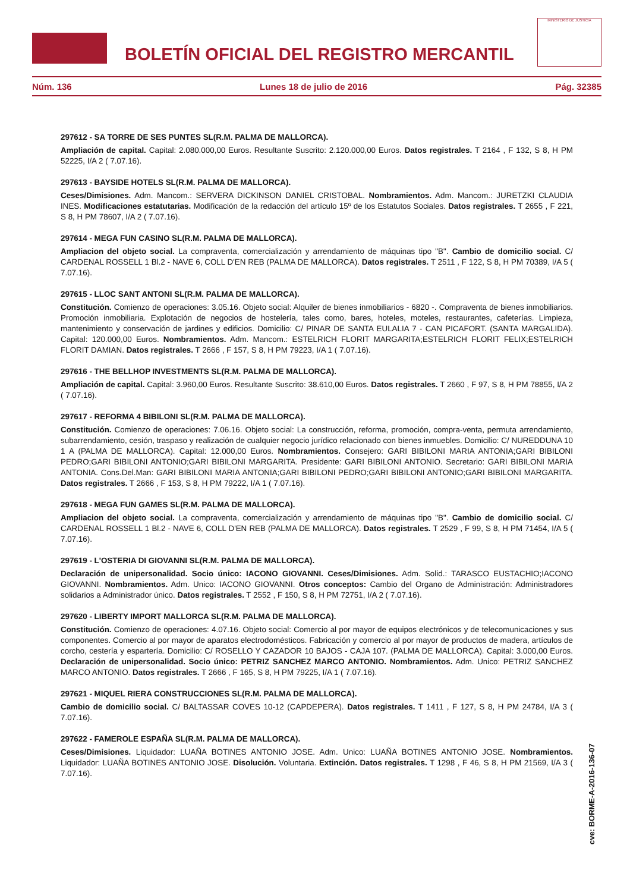BOLETÍN OFICIAL DEL REGISTRO MERCANTIL
MINISTERIO DE JUSTICIA
Núm. 136 Lunes 18 de julio de 2016 Pág. 32385
297612 - SA TORRE DE SES PUNTES SL(R.M. PALMA DE MALLORCA).
Ampliación de capital. Capital: 2.080.000,00 Euros. Resultante Suscrito: 2.120.000,00 Euros. Datos registrales. T 2164 , F 132, S 8, H PM 52225, I/A 2 ( 7.07.16).
297613 - BAYSIDE HOTELS SL(R.M. PALMA DE MALLORCA).
Ceses/Dimisiones. Adm. Mancom.: SERVERA DICKINSON DANIEL CRISTOBAL. Nombramientos. Adm. Mancom.: JURETZKI CLAUDIA INES. Modificaciones estatutarias. Modificación de la redacción del artículo 15º de los Estatutos Sociales. Datos registrales. T 2655 , F 221, S 8, H PM 78607, I/A 2 ( 7.07.16).
297614 - MEGA FUN CASINO SL(R.M. PALMA DE MALLORCA).
Ampliacion del objeto social. La compraventa, comercialización y arrendamiento de máquinas tipo "B". Cambio de domicilio social. C/ CARDENAL ROSSELL 1 Bl.2 - NAVE 6, COLL D'EN REB (PALMA DE MALLORCA). Datos registrales. T 2511 , F 122, S 8, H PM 70389, I/A 5 ( 7.07.16).
297615 - LLOC SANT ANTONI SL(R.M. PALMA DE MALLORCA).
Constitución. Comienzo de operaciones: 3.05.16. Objeto social: Alquiler de bienes inmobiliarios - 6820 -. Compraventa de bienes inmobiliarios. Promoción inmobiliaria. Explotación de negocios de hostelería, tales como, bares, hoteles, moteles, restaurantes, cafeterías. Limpieza, mantenimiento y conservación de jardines y edificios. Domicilio: C/ PINAR DE SANTA EULALIA 7 - CAN PICAFORT. (SANTA MARGALIDA). Capital: 120.000,00 Euros. Nombramientos. Adm. Mancom.: ESTELRICH FLORIT MARGARITA;ESTELRICH FLORIT FELIX;ESTELRICH FLORIT DAMIAN. Datos registrales. T 2666 , F 157, S 8, H PM 79223, I/A 1 ( 7.07.16).
297616 - THE BELLHOP INVESTMENTS SL(R.M. PALMA DE MALLORCA).
Ampliación de capital. Capital: 3.960,00 Euros. Resultante Suscrito: 38.610,00 Euros. Datos registrales. T 2660 , F 97, S 8, H PM 78855, I/A 2 ( 7.07.16).
297617 - REFORMA 4 BIBILONI SL(R.M. PALMA DE MALLORCA).
Constitución. Comienzo de operaciones: 7.06.16. Objeto social: La construcción, reforma, promoción, compra-venta, permuta arrendamiento, subarrendamiento, cesión, traspaso y realización de cualquier negocio jurídico relacionado con bienes inmuebles. Domicilio: C/ NUREDDUNA 10 1 A (PALMA DE MALLORCA). Capital: 12.000,00 Euros. Nombramientos. Consejero: GARI BIBILONI MARIA ANTONIA;GARI BIBILONI PEDRO;GARI BIBILONI ANTONIO;GARI BIBILONI MARGARITA. Presidente: GARI BIBILONI ANTONIO. Secretario: GARI BIBILONI MARIA ANTONIA. Cons.Del.Man: GARI BIBILONI MARIA ANTONIA;GARI BIBILONI PEDRO;GARI BIBILONI ANTONIO;GARI BIBILONI MARGARITA. Datos registrales. T 2666 , F 153, S 8, H PM 79222, I/A 1 ( 7.07.16).
297618 - MEGA FUN GAMES SL(R.M. PALMA DE MALLORCA).
Ampliacion del objeto social. La compraventa, comercialización y arrendamiento de máquinas tipo "B". Cambio de domicilio social. C/ CARDENAL ROSSELL 1 Bl.2 - NAVE 6, COLL D'EN REB (PALMA DE MALLORCA). Datos registrales. T 2529 , F 99, S 8, H PM 71454, I/A 5 ( 7.07.16).
297619 - L'OSTERIA DI GIOVANNI SL(R.M. PALMA DE MALLORCA).
Declaración de unipersonalidad. Socio único: IACONO GIOVANNI. Ceses/Dimisiones. Adm. Solid.: TARASCO EUSTACHIO;IACONO GIOVANNI. Nombramientos. Adm. Unico: IACONO GIOVANNI. Otros conceptos: Cambio del Organo de Administración: Administradores solidarios a Administrador único. Datos registrales. T 2552 , F 150, S 8, H PM 72751, I/A 2 ( 7.07.16).
297620 - LIBERTY IMPORT MALLORCA SL(R.M. PALMA DE MALLORCA).
Constitución. Comienzo de operaciones: 4.07.16. Objeto social: Comercio al por mayor de equipos electrónicos y de telecomunicaciones y sus componentes. Comercio al por mayor de aparatos electrodomésticos. Fabricación y comercio al por mayor de productos de madera, artículos de corcho, cestería y espartería. Domicilio: C/ ROSELLO Y CAZADOR 10 BAJOS - CAJA 107. (PALMA DE MALLORCA). Capital: 3.000,00 Euros. Declaración de unipersonalidad. Socio único: PETRIZ SANCHEZ MARCO ANTONIO. Nombramientos. Adm. Unico: PETRIZ SANCHEZ MARCO ANTONIO. Datos registrales. T 2666 , F 165, S 8, H PM 79225, I/A 1 ( 7.07.16).
297621 - MIQUEL RIERA CONSTRUCCIONES SL(R.M. PALMA DE MALLORCA).
Cambio de domicilio social. C/ BALTASSAR COVES 10-12 (CAPDEPERA). Datos registrales. T 1411 , F 127, S 8, H PM 24784, I/A 3 ( 7.07.16).
297622 - FAMEROLE ESPAÑA SL(R.M. PALMA DE MALLORCA).
Ceses/Dimisiones. Liquidador: LUAÑA BOTINES ANTONIO JOSE. Adm. Unico: LUAÑA BOTINES ANTONIO JOSE. Nombramientos. Liquidador: LUAÑA BOTINES ANTONIO JOSE. Disolución. Voluntaria. Extinción. Datos registrales. T 1298 , F 46, S 8, H PM 21569, I/A 3 ( 7.07.16).
cve: BORME-A-2016-136-07